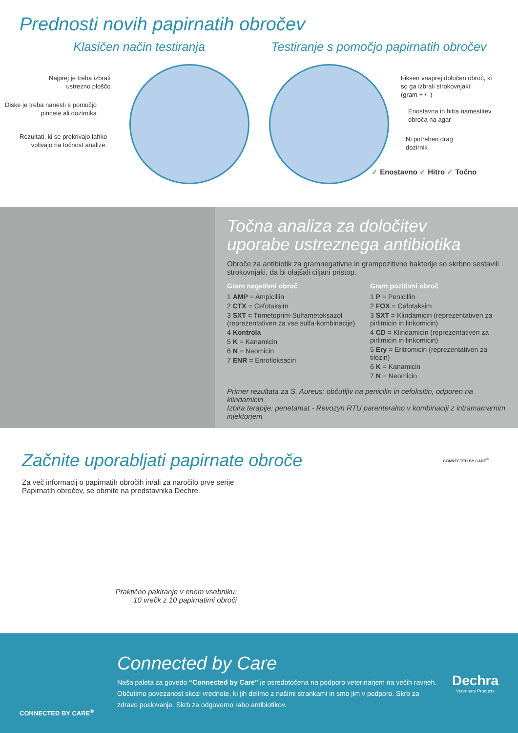Prednosti novih papirnatih obročev
Klasičen način testiranja
Najprej je treba izbrati
ustrezno ploščo
Diske je treba nanesti s pomočjo
pincete ali dozirnika
Rezultati, ki se prekrivajo lahko
vplivajo na točnost analize.
Testiranje s pomočjo papirnatih obročev
Fiksen vnaprej določen obroč, ki
so ga izbrali strokovnjaki
(gram + / -)
Enostavna in hitra namestitev
obroča na agar
Ni potreben drag
dozirnik
✓ Enostavno ✓ Hitro ✓ Točno
Točna analiza za določitev
uporabe ustreznega antibiotika
Obroče za antibiotik za gramnegativne in grampozitivne bakterije so skrbno sestavili strokovnjaki, da bi olajšali ciljani pristop.
Gram negativni obroč
1 AMP = Ampicillin
2 CTX = Cefotaksim
3 SXT = Trimetoprim-Sulfametoksazol (reprezentativen za vse sulfa-kombinacije)
4 Kontrola
5 K = Kanamicin
6 N = Neomicin
7 ENR = Enrofloksacin
Gram pozitivni obroč
1 P = Penicillin
2 FOX = Cefotaksim
3 SXT = Klindamicin (reprezentativen za pirlimicin in linkomicin)
4 CD = Klindamicin (reprezentativen za pirlimicin in linkomicin)
5 Ery = Eritromicin (reprezentativen za tilozin)
6 K = Kanamicin
7 N = Neomicin
Primer rezultata za S. Aureus: občutljiv na penicilin in cefoksitin, odporen na klindamicin.
Izbira terapije: penetamat - Revozyn RTU parenteralno v kombinaciji z intramamarnim injektorjem
Začnite uporabljati papirnate obroče
Za več informacij o papirnatih obročih in/ali za naročilo prve serije Papirnatih obročev, se obrnite na predstavnika Dechre.
Praktično pakiranje v enem vsebniku:
10 vrečk z 10 papirnatimi obroči
CONNECTED BY CARE<sup>®</sup>
CONNECTED BY CARE<sup>®</sup>
Connected by Care
Naša paleta za govedo “Connected by Care” je osredotočena na podporo veterinarjem na večih ravneh. Občutimo povezanost skozi vrednote, ki jih delimo z našimi strankami in smo jim v podporo. Skrb za zdravo poslovanje. Skrb za odgovorno rabo antibiotikov.
Dechra
Veterinary Products